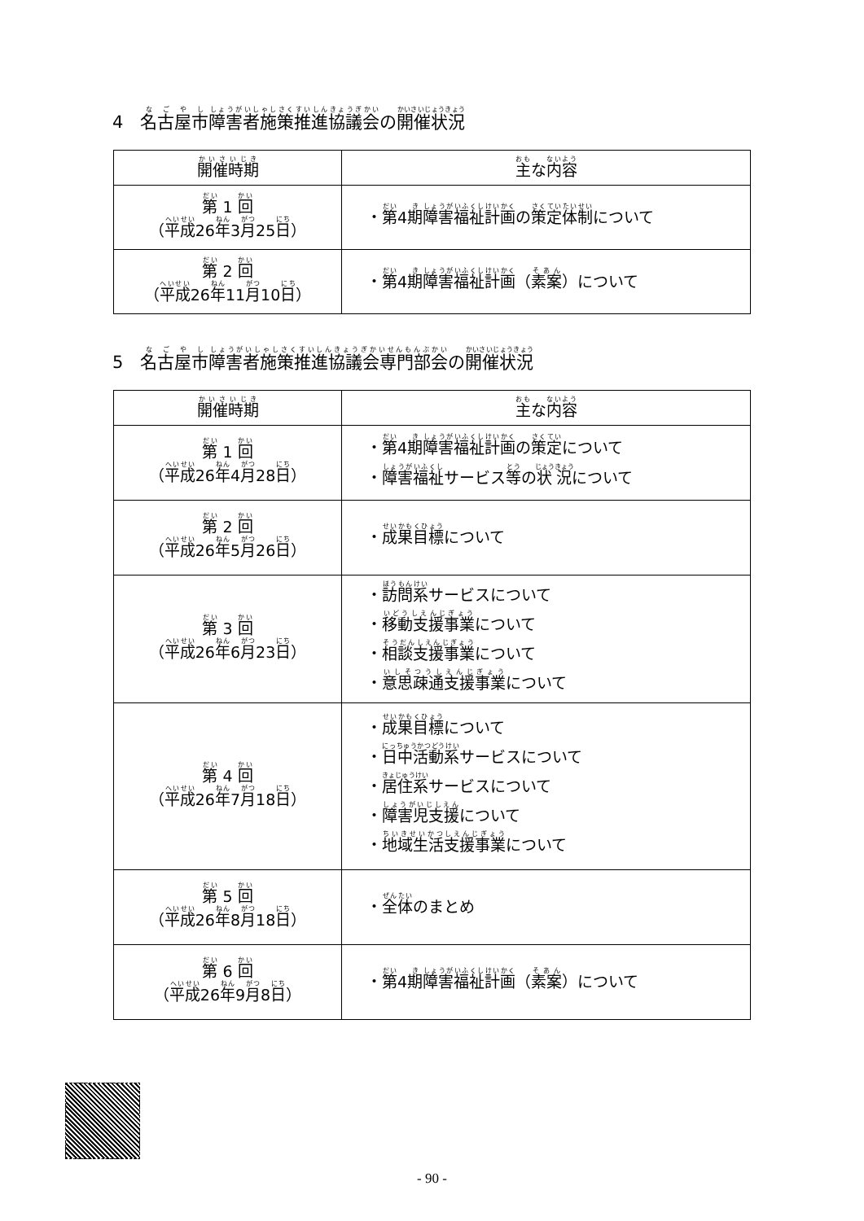4　名古屋市障害者施策推進協議会の開催状況
| 開催時期 | 主 な 内容 |
| --- | --- |
| 第 1 回 （ 平成 26 年 3 月 25 日 ） | ・ 第 4 期 障害福祉計画 の 策定体制 について |
| 第 2 回 （ 平成 26 年 11 月 10 日 ） | ・ 第 4 期 障害福祉計画 （ 素案 ）について |
5　名古屋市障害者施策推進協議会専門部会の開催状況
| 開催時期 | 主 な 内容 |
| --- | --- |
| 第 1 回 （ 平成 26 年 4 月 28 日 ） | ・ 第 4 期 障害福祉計画 の 策定 について ・ 障害福祉 サービス 等 の 状況 について |
| 第 2 回 （ 平成 26 年 5 月 26 日 ） | ・ 成果目標 について |
| 第 3 回 （ 平成 26 年 6 月 23 日 ） | ・ 訪問系 サービスについて ・ 移動支援事業 について ・ 相談支援事業 について ・ 意思疎通支援事業 について |
| 第 4 回 （ 平成 26 年 7 月 18 日 ） | ・ 成果目標 について ・ 日中活動系 サービスについて ・ 居住系 サービスについて ・ 障害児支援 について ・ 地域生活支援事業 について |
| 第 5 回 （ 平成 26 年 8 月 18 日 ） | ・ 全体 のまとめ |
| 第 6 回 （ 平成 26 年 9 月 8 日 ） | ・ 第 4 期 障害福祉計画 （ 素案 ）について |
- 90 -